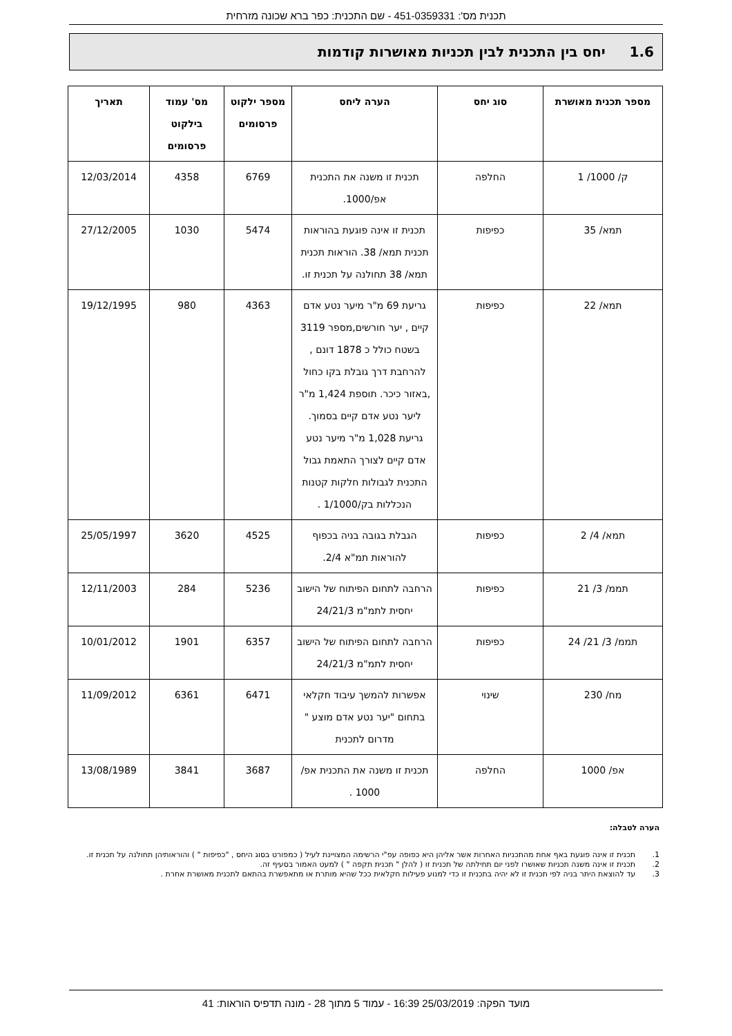תכנית מס': 451-0359331 - שם התכנית: כפר ברא שכונה מזרחית
1.6 יחס בין התכנית לבין תכניות מאושרות קודמות
| מספר תכנית מאושרת | סוג יחס | הערה ליחס | מספר ילקוט פרסומים | מס' עמוד בילקוט פרסומים | תאריך |
| --- | --- | --- | --- | --- | --- |
| ק/ 1000/ 1 | החלפה | תכנית זו משנה את התכנית אפ/1000. | 6769 | 4358 | 12/03/2014 |
| תמא/ 35 | כפיפות | תכנית זו אינה פוגעת בהוראות תכנית תמא/ 38. הוראות תכנית תמא/ 38 תחולנה על תכנית זו. | 5474 | 1030 | 27/12/2005 |
| תמא/ 22 | כפיפות | גריעת 69 מ"ר מיער נטע אדם קיים , יער חורשים,מספר 3119 בשטח כולל כ 1878 דונם , להרחבת דרך גובלת בקו כחול ,באזור כיכר. תוספת 1,424 מ"ר ליער נטע אדם קיים בסמוך. גריעת 1,028 מ"ר מיער נטע אדם קיים לצורך התאמת גבול התכנית לגבולות חלקות קטנות הנכללות בק/1/1000 . | 4363 | 980 | 19/12/1995 |
| תמא/ 4/ 2 | כפיפות | הגבלת בגובה בניה בכפוף להוראות תמ"א 2/4. | 4525 | 3620 | 25/05/1997 |
| תממ/ 3/ 21 | כפיפות | הרחבה לתחום הפיתוח של הישוב יחסית לתמ"מ 24/21/3 | 5236 | 284 | 12/11/2003 |
| תממ/ 3/ 21/ 24 | כפיפות | הרחבה לתחום הפיתוח של הישוב יחסית לתמ"מ 24/21/3 | 6357 | 1901 | 10/01/2012 |
| מח/ 230 | שינוי | אפשרות להמשך עיבוד חקלאי בתחום "יער נטע אדם מוצע " מדרום לתכנית | 6471 | 6361 | 11/09/2012 |
| אפ/ 1000 | החלפה | תכנית זו משנה את התכנית אפ/ 1000 . | 3687 | 3841 | 13/08/1989 |
הערה לטבלה:
1. תכנית זו אינה פוגעת באף אחת מהתכניות האחרות אשר אליהן היא כפופה עפ"י הרשימה המצויינת לעיל ( כמפורט בסוג היחס , "כפיפות " ) והוראותיהן תחולנה על תכנית זו.
2. תכנית זו אינה משנה תכניות שאושרו לפני יום תחילתה של תכנית זו ( להלן " תכנית תקפה " ) למעט האמור בסעיף זה.
3. עד להוצאת היתר בניה לפי תכנית זו לא יהיה בתכנית זו כדי למנוע פעילות חקלאית ככל שהיא מותרת או מתאפשרת בהתאם לתכנית מאושרת אחרת .
מועד הפקה: 25/03/2019 16:39 - עמוד 5 מתוך 28 - מונה תדפיס הוראות: 41